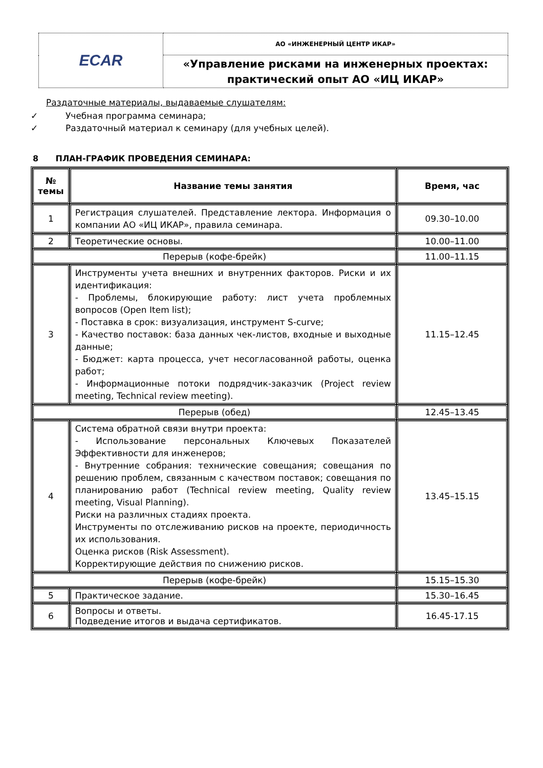| ECAR | АО «ИНЖЕНЕРНЫЙ ЦЕНТР ИКАР» |
| | «Управление рисками на инженерных проектах: практический опыт АО «ИЦ ИКАР» |
Раздаточные материалы, выдаваемые слушателям:
✓ Учебная программа семинара;
✓ Раздаточный материал к семинару (для учебных целей).
8 ПЛАН-ГРАФИК ПРОВЕДЕНИЯ СЕМИНАРА:
| № темы | Название темы занятия | Время, час |
| --- | --- | --- |
| 1 | Регистрация слушателей. Представление лектора. Информация о компании АО «ИЦ ИКАР», правила семинара. | 09.30–10.00 |
| 2 | Теоретические основы. | 10.00–11.00 |
| Перерыв (кофе-брейк) | | 11.00–11.15 |
| 3 | Инструменты учета внешних и внутренних факторов. Риски и их идентификация: - Проблемы, блокирующие работу: лист учета проблемных вопросов (Open Item list); - Поставка в срок: визуализация, инструмент S-curve; - Качество поставок: база данных чек-листов, входные и выходные данные; - Бюджет: карта процесса, учет несогласованной работы, оценка работ; - Информационные потоки подрядчик-заказчик (Project review meeting, Technical review meeting). | 11.15–12.45 |
| Перерыв (обед) | | 12.45–13.45 |
| 4 | Система обратной связи внутри проекта: - Использование персональных Ключевых Показателей Эффективности для инженеров; - Внутренние собрания: технические совещания; совещания по решению проблем, связанным с качеством поставок; совещания по планированию работ (Technical review meeting, Quality review meeting, Visual Planning). Риски на различных стадиях проекта. Инструменты по отслеживанию рисков на проекте, периодичность их использования. Оценка рисков (Risk Assessment). Корректирующие действия по снижению рисков. | 13.45–15.15 |
| Перерыв (кофе-брейк) | | 15.15–15.30 |
| 5 | Практическое задание. | 15.30–16.45 |
| 6 | Вопросы и ответы. Подведение итогов и выдача сертификатов. | 16.45-17.15 |